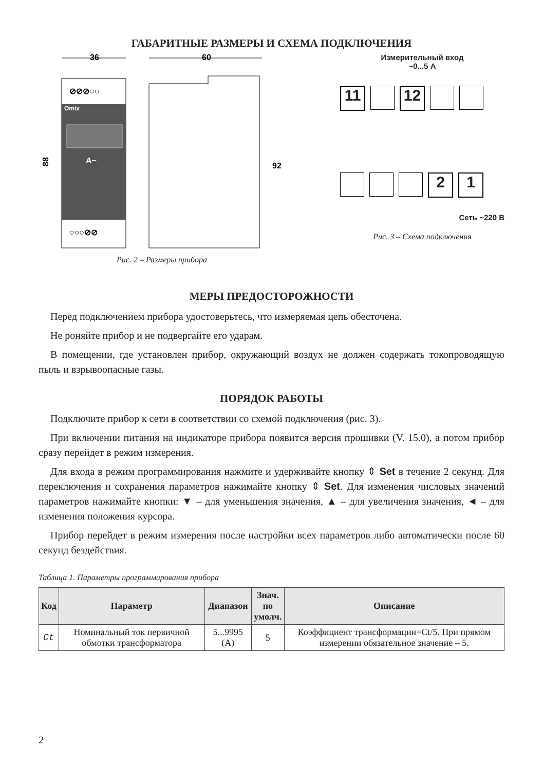ГАБАРИТНЫЕ РАЗМЕРЫ И СХЕМА ПОДКЛЮЧЕНИЯ
36
60
Omix
A~
⊘⊘⊘○○
○○○⊘⊘
88
92
Рис. 2 – Размеры прибора
Измерительный вход
~0...5 А
11 12
21
Сеть ~220 В
Рис. 3 – Схема подключения
МЕРЫ ПРЕДОСТОРОЖНОСТИ
Перед подключением прибора удостоверьтесь, что измеряемая цепь обесточена.
Не роняйте прибор и не подвергайте его ударам.
В помещении, где установлен прибор, окружающий воздух не должен содержать токопроводящую пыль и взрывоопасные газы.
ПОРЯДОК РАБОТЫ
Подключите прибор к сети в соответствии со схемой подключения (рис. 3).
При включении питания на индикаторе прибора появится версия прошивки (V. 15.0), а потом прибор сразу перейдет в режим измерения.
Для входа в режим программирования нажмите и удерживайте кнопку ⇕ Set в течение 2 секунд. Для переключения и сохранения параметров нажимайте кнопку ⇕ Set. Для изменения числовых значений параметров нажимайте кнопки: ▼ – для уменьшения значения, ▲ – для увеличения значения, ◄ – для изменения положения курсора.
Прибор перейдет в режим измерения после настройки всех параметров либо автоматически после 60 секунд бездействия.
Таблица 1. Параметры программирования прибора
| Код | Параметр | Диапазон | Знач. по умолч. | Описание |
| --- | --- | --- | --- | --- |
| Ct | Номинальный ток первичной обмотки трансформатора | 5...9995 (А) | 5 | Коэффициент трансформации=Ct/5. При прямом измерении обязательное значение – 5. |
2